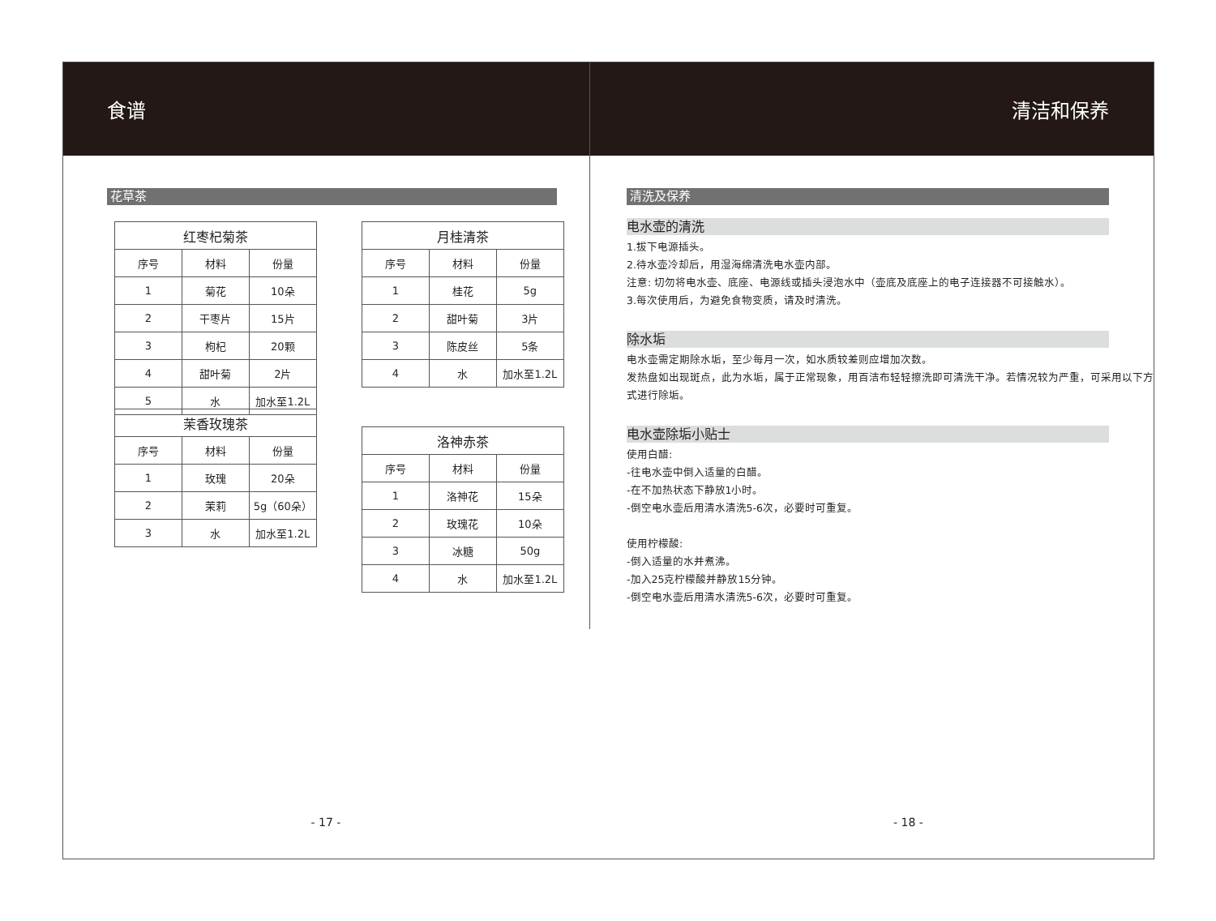食谱
花草茶
| 红枣杞菊茶 | | |
| --- | --- | --- |
| 序号 | 材料 | 份量 |
| 1 | 菊花 | 10朵 |
| 2 | 干枣片 | 15片 |
| 3 | 枸杞 | 20颗 |
| 4 | 甜叶菊 | 2片 |
| 5 | 水 | 加水至1.2L |
| 月桂清茶 | | |
| --- | --- | --- |
| 序号 | 材料 | 份量 |
| 1 | 桂花 | 5g |
| 2 | 甜叶菊 | 3片 |
| 3 | 陈皮丝 | 5条 |
| 4 | 水 | 加水至1.2L |
| 洛神赤茶 | | |
| --- | --- | --- |
| 序号 | 材料 | 份量 |
| 1 | 洛神花 | 15朵 |
| 2 | 玫瑰花 | 10朵 |
| 3 | 冰糖 | 50g |
| 4 | 水 | 加水至1.2L |
| 茉香玫瑰茶 | | |
| --- | --- | --- |
| 序号 | 材料 | 份量 |
| 1 | 玫瑰 | 20朵 |
| 2 | 茉莉 | 5g（60朵） |
| 3 | 水 | 加水至1.2L |
- 17 -
清洁和保养
清洗及保养
电水壶的清洗
1.拔下电源插头。
2.待水壶冷却后，用湿海绵清洗电水壶内部。
注意: 切勿将电水壶、底座、电源线或插头浸泡水中（壶底及底座上的电子连接器不可接触水）。
3.每次使用后，为避免食物变质，请及时清洗。
除水垢
电水壶需定期除水垢，至少每月一次，如水质较差则应增加次数。
发热盘如出现斑点，此为水垢，属于正常现象，用百洁布轻轻擦洗即可清洗干净。若情况较为严重，可采用以下方式进行除垢。
电水壶除垢小贴士
使用白醋:
-往电水壶中倒入适量的白醋。
-在不加热状态下静放1小时。
-倒空电水壶后用清水清洗5-6次，必要时可重复。
使用柠檬酸:
-倒入适量的水并煮沸。
-加入25克柠檬酸并静放15分钟。
-倒空电水壶后用清水清洗5-6次，必要时可重复。
- 18 -